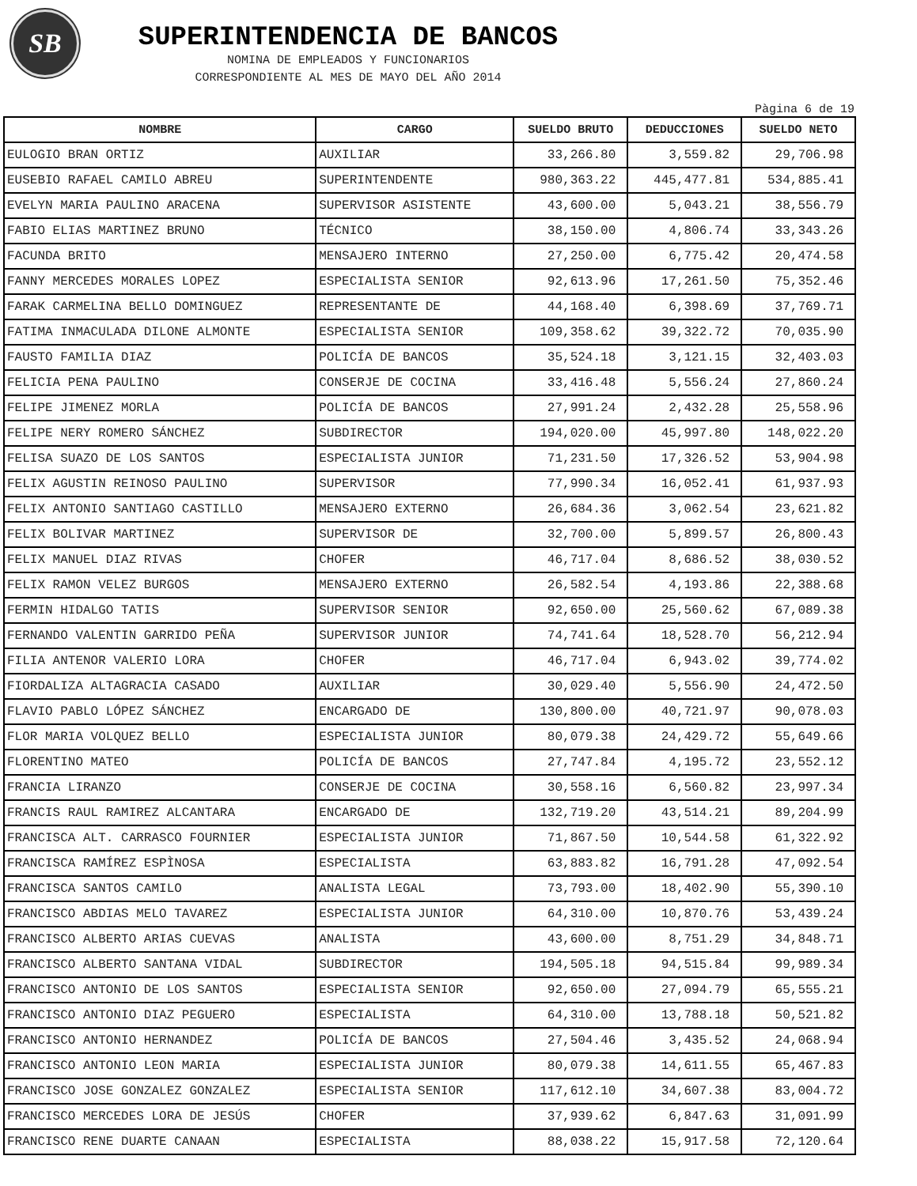SB
SUPERINTENDENCIA DE BANCOS
NOMINA DE EMPLEADOS Y FUNCIONARIOS
CORRESPONDIENTE AL MES DE MAYO DEL AÑO 2014
Pàgina 6 de 19
| NOMBRE | CARGO | SUELDO BRUTO | DEDUCCIONES | SUELDO NETO |
| --- | --- | --- | --- | --- |
| EULOGIO BRAN ORTIZ | AUXILIAR | 33,266.80 | 3,559.82 | 29,706.98 |
| EUSEBIO RAFAEL CAMILO ABREU | SUPERINTENDENTE | 980,363.22 | 445,477.81 | 534,885.41 |
| EVELYN MARIA PAULINO ARACENA | SUPERVISOR ASISTENTE | 43,600.00 | 5,043.21 | 38,556.79 |
| FABIO ELIAS MARTINEZ BRUNO | TÉCNICO | 38,150.00 | 4,806.74 | 33,343.26 |
| FACUNDA BRITO | MENSAJERO INTERNO | 27,250.00 | 6,775.42 | 20,474.58 |
| FANNY MERCEDES MORALES LOPEZ | ESPECIALISTA SENIOR | 92,613.96 | 17,261.50 | 75,352.46 |
| FARAK CARMELINA BELLO DOMINGUEZ | REPRESENTANTE DE | 44,168.40 | 6,398.69 | 37,769.71 |
| FATIMA INMACULADA DILONE ALMONTE | ESPECIALISTA SENIOR | 109,358.62 | 39,322.72 | 70,035.90 |
| FAUSTO FAMILIA DIAZ | POLICÍA DE BANCOS | 35,524.18 | 3,121.15 | 32,403.03 |
| FELICIA PENA PAULINO | CONSERJE DE COCINA | 33,416.48 | 5,556.24 | 27,860.24 |
| FELIPE JIMENEZ MORLA | POLICÍA DE BANCOS | 27,991.24 | 2,432.28 | 25,558.96 |
| FELIPE NERY ROMERO SÁNCHEZ | SUBDIRECTOR | 194,020.00 | 45,997.80 | 148,022.20 |
| FELISA SUAZO DE LOS SANTOS | ESPECIALISTA JUNIOR | 71,231.50 | 17,326.52 | 53,904.98 |
| FELIX AGUSTIN REINOSO PAULINO | SUPERVISOR | 77,990.34 | 16,052.41 | 61,937.93 |
| FELIX ANTONIO SANTIAGO CASTILLO | MENSAJERO EXTERNO | 26,684.36 | 3,062.54 | 23,621.82 |
| FELIX BOLIVAR MARTINEZ | SUPERVISOR DE | 32,700.00 | 5,899.57 | 26,800.43 |
| FELIX MANUEL DIAZ RIVAS | CHOFER | 46,717.04 | 8,686.52 | 38,030.52 |
| FELIX RAMON VELEZ BURGOS | MENSAJERO EXTERNO | 26,582.54 | 4,193.86 | 22,388.68 |
| FERMIN HIDALGO TATIS | SUPERVISOR SENIOR | 92,650.00 | 25,560.62 | 67,089.38 |
| FERNANDO VALENTIN GARRIDO PEÑA | SUPERVISOR JUNIOR | 74,741.64 | 18,528.70 | 56,212.94 |
| FILIA ANTENOR VALERIO LORA | CHOFER | 46,717.04 | 6,943.02 | 39,774.02 |
| FIORDALIZA ALTAGRACIA CASADO | AUXILIAR | 30,029.40 | 5,556.90 | 24,472.50 |
| FLAVIO PABLO LÓPEZ SÁNCHEZ | ENCARGADO DE | 130,800.00 | 40,721.97 | 90,078.03 |
| FLOR MARIA VOLQUEZ BELLO | ESPECIALISTA JUNIOR | 80,079.38 | 24,429.72 | 55,649.66 |
| FLORENTINO MATEO | POLICÍA DE BANCOS | 27,747.84 | 4,195.72 | 23,552.12 |
| FRANCIA LIRANZO | CONSERJE DE COCINA | 30,558.16 | 6,560.82 | 23,997.34 |
| FRANCIS RAUL RAMIREZ ALCANTARA | ENCARGADO DE | 132,719.20 | 43,514.21 | 89,204.99 |
| FRANCISCA ALT. CARRASCO FOURNIER | ESPECIALISTA JUNIOR | 71,867.50 | 10,544.58 | 61,322.92 |
| FRANCISCA RAMÍREZ ESPÌNOSA | ESPECIALISTA | 63,883.82 | 16,791.28 | 47,092.54 |
| FRANCISCA SANTOS CAMILO | ANALISTA LEGAL | 73,793.00 | 18,402.90 | 55,390.10 |
| FRANCISCO ABDIAS MELO TAVAREZ | ESPECIALISTA JUNIOR | 64,310.00 | 10,870.76 | 53,439.24 |
| FRANCISCO ALBERTO ARIAS CUEVAS | ANALISTA | 43,600.00 | 8,751.29 | 34,848.71 |
| FRANCISCO ALBERTO SANTANA VIDAL | SUBDIRECTOR | 194,505.18 | 94,515.84 | 99,989.34 |
| FRANCISCO ANTONIO DE LOS SANTOS | ESPECIALISTA SENIOR | 92,650.00 | 27,094.79 | 65,555.21 |
| FRANCISCO ANTONIO DIAZ PEGUERO | ESPECIALISTA | 64,310.00 | 13,788.18 | 50,521.82 |
| FRANCISCO ANTONIO HERNANDEZ | POLICÍA DE BANCOS | 27,504.46 | 3,435.52 | 24,068.94 |
| FRANCISCO ANTONIO LEON MARIA | ESPECIALISTA JUNIOR | 80,079.38 | 14,611.55 | 65,467.83 |
| FRANCISCO JOSE GONZALEZ GONZALEZ | ESPECIALISTA SENIOR | 117,612.10 | 34,607.38 | 83,004.72 |
| FRANCISCO MERCEDES LORA DE JESÚS | CHOFER | 37,939.62 | 6,847.63 | 31,091.99 |
| FRANCISCO RENE DUARTE CANAAN | ESPECIALISTA | 88,038.22 | 15,917.58 | 72,120.64 |